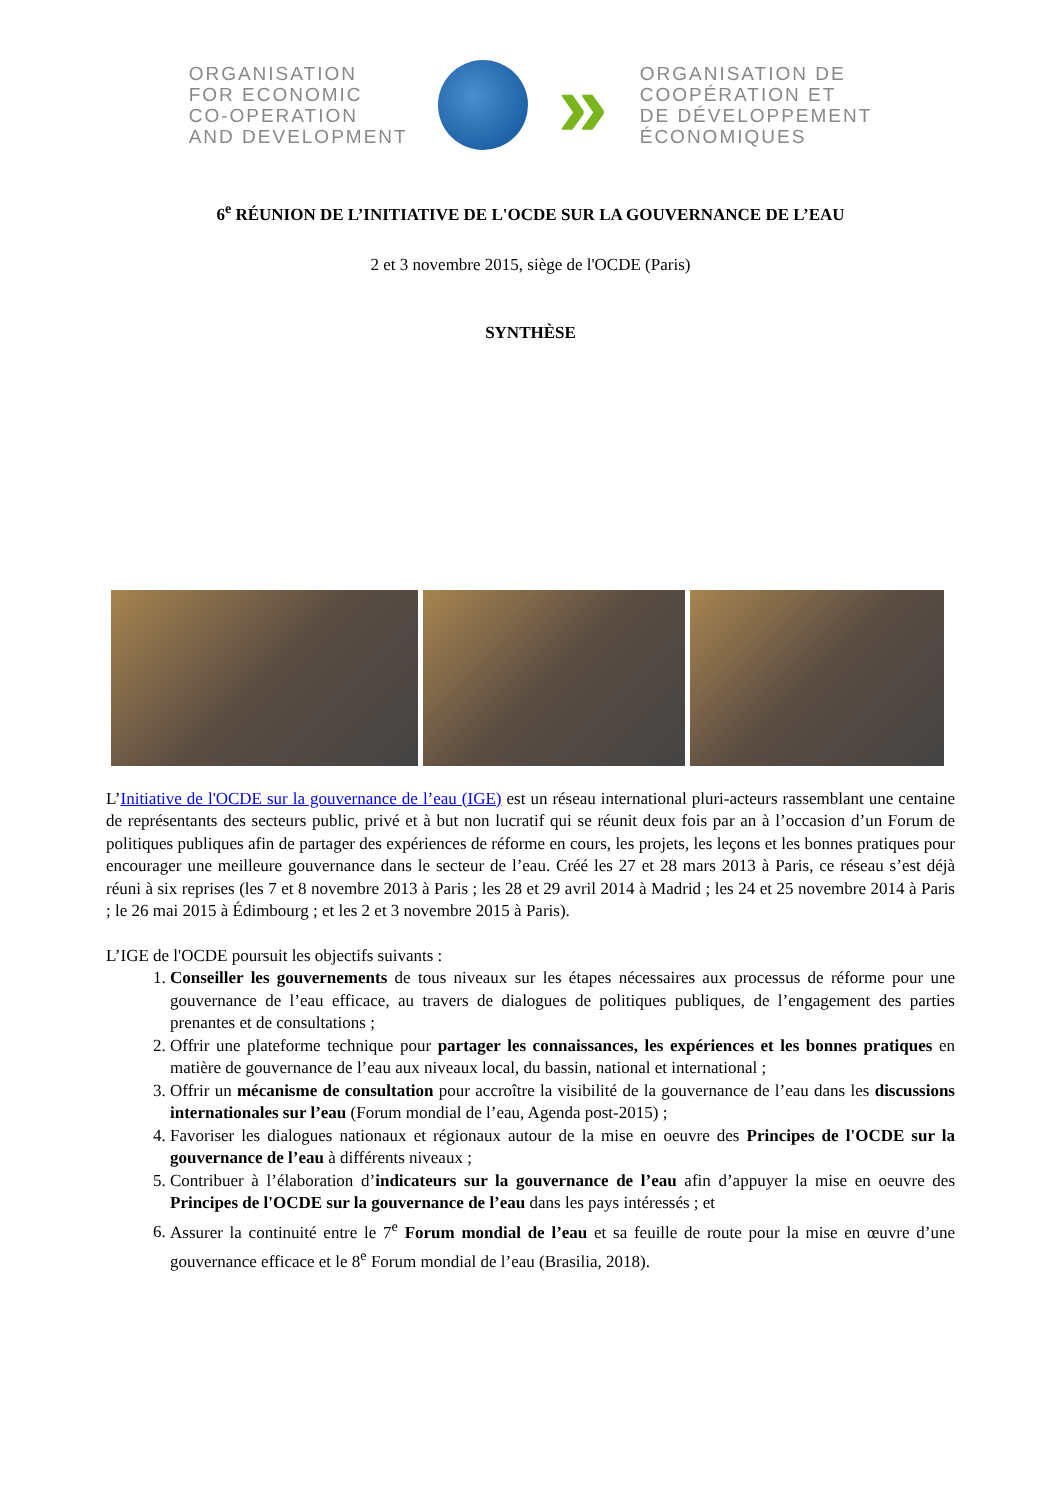ORGANISATION
FOR ECONOMIC
CO-OPERATION
AND DEVELOPMENT
»
ORGANISATION DE
COOPÉRATION ET
DE DÉVELOPPEMENT
ÉCONOMIQUES
6<sup>e</sup> RÉUNION DE L’INITIATIVE DE L'OCDE SUR LA GOUVERNANCE DE L’EAU
2 et 3 novembre 2015, siège de l'OCDE (Paris)
SYNTHÈSE
L’Initiative de l'OCDE sur la gouvernance de l’eau (IGE) est un réseau international pluri-acteurs rassemblant une centaine de représentants des secteurs public, privé et à but non lucratif qui se réunit deux fois par an à l’occasion d’un Forum de politiques publiques afin de partager des expériences de réforme en cours, les projets, les leçons et les bonnes pratiques pour encourager une meilleure gouvernance dans le secteur de l’eau. Créé les 27 et 28 mars 2013 à Paris, ce réseau s’est déjà réuni à six reprises (les 7 et 8 novembre 2013 à Paris ; les 28 et 29 avril 2014 à Madrid ; les 24 et 25 novembre 2014 à Paris ; le 26 mai 2015 à Édimbourg ; et les 2 et 3 novembre 2015 à Paris).
L’IGE de l'OCDE poursuit les objectifs suivants :
1. Conseiller les gouvernements de tous niveaux sur les étapes nécessaires aux processus de réforme pour une gouvernance de l’eau efficace, au travers de dialogues de politiques publiques, de l’engagement des parties prenantes et de consultations ;
2. Offrir une plateforme technique pour partager les connaissances, les expériences et les bonnes pratiques en matière de gouvernance de l’eau aux niveaux local, du bassin, national et international ;
3. Offrir un mécanisme de consultation pour accroître la visibilité de la gouvernance de l’eau dans les discussions internationales sur l’eau (Forum mondial de l’eau, Agenda post-2015) ;
4. Favoriser les dialogues nationaux et régionaux autour de la mise en oeuvre des Principes de l'OCDE sur la gouvernance de l’eau à différents niveaux ;
5. Contribuer à l’élaboration d’indicateurs sur la gouvernance de l’eau afin d’appuyer la mise en oeuvre des Principes de l'OCDE sur la gouvernance de l’eau dans les pays intéressés ; et
6. Assurer la continuité entre le 7<sup>e</sup> Forum mondial de l’eau et sa feuille de route pour la mise en œuvre d’une gouvernance efficace et le 8<sup>e</sup> Forum mondial de l’eau (Brasilia, 2018).